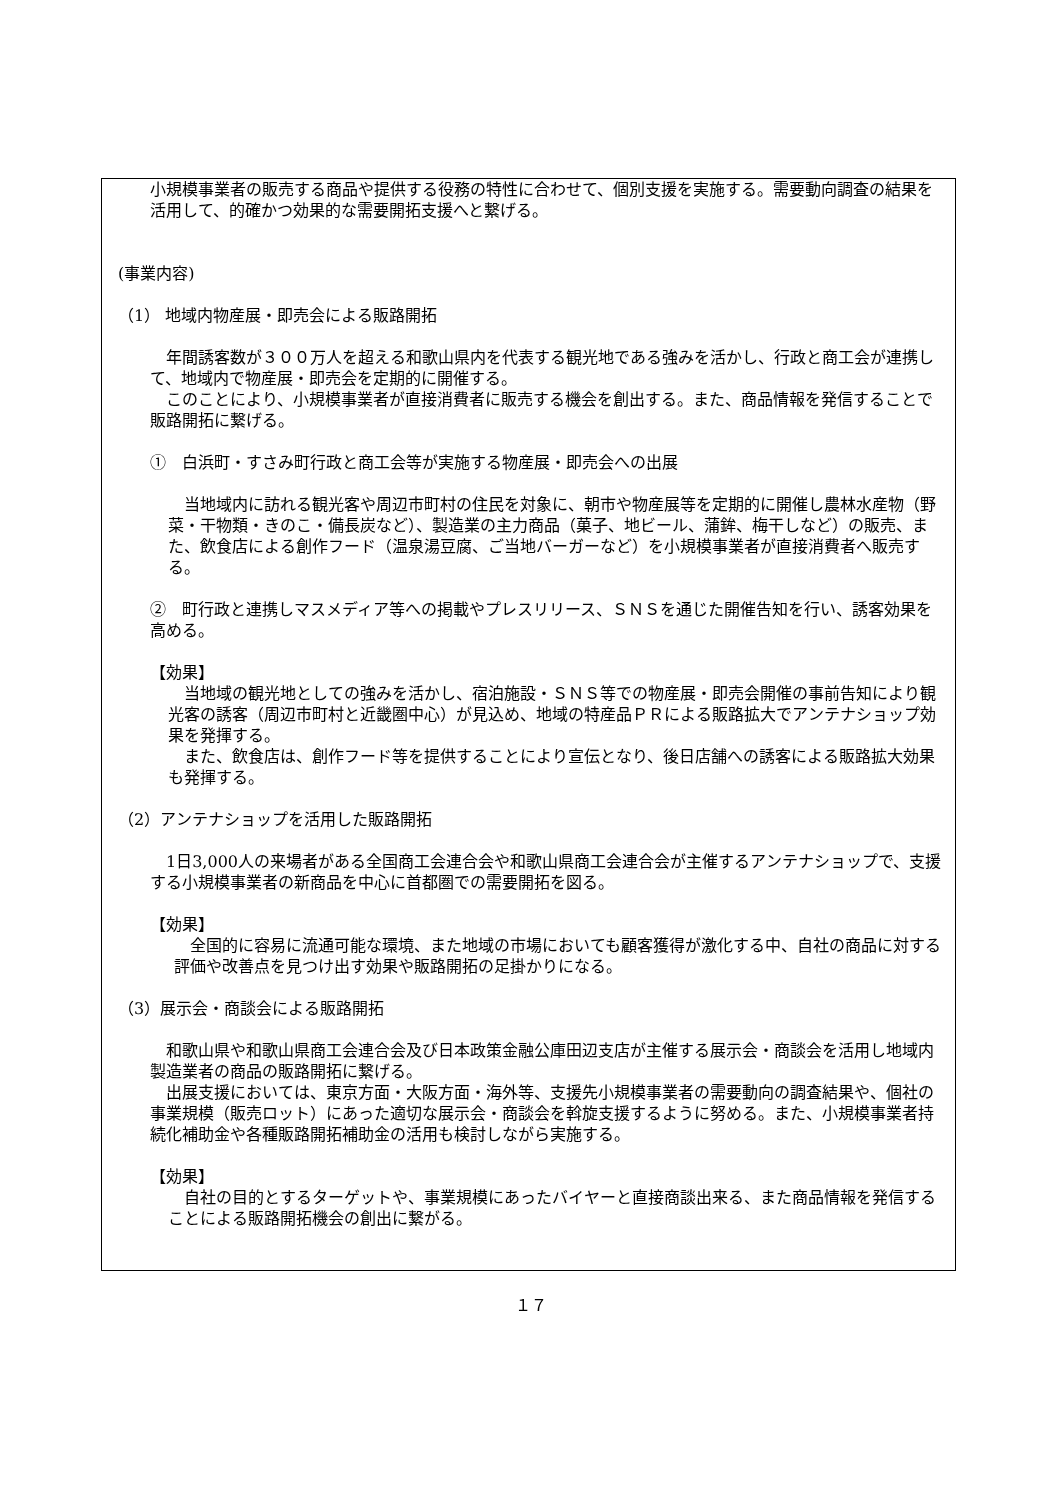小規模事業者の販売する商品や提供する役務の特性に合わせて、個別支援を実施する。需要動向調査の結果を活用して、的確かつ効果的な需要開拓支援へと繋げる。
(事業内容)
（1） 地域内物産展・即売会による販路開拓
　年間誘客数が３００万人を超える和歌山県内を代表する観光地である強みを活かし、行政と商工会が連携して、地域内で物産展・即売会を定期的に開催する。
　このことにより、小規模事業者が直接消費者に販売する機会を創出する。また、商品情報を発信することで販路開拓に繋げる。
①　白浜町・すさみ町行政と商工会等が実施する物産展・即売会への出展
　当地域内に訪れる観光客や周辺市町村の住民を対象に、朝市や物産展等を定期的に開催し農林水産物（野菜・干物類・きのこ・備長炭など）、製造業の主力商品（菓子、地ビール、蒲鉾、梅干しなど）の販売、また、飲食店による創作フード（温泉湯豆腐、ご当地バーガーなど）を小規模事業者が直接消費者へ販売する。
②　町行政と連携しマスメディア等への掲載やプレスリリース、ＳＮＳを通じた開催告知を行い、誘客効果を高める。
【効果】
　当地域の観光地としての強みを活かし、宿泊施設・ＳＮＳ等での物産展・即売会開催の事前告知により観光客の誘客（周辺市町村と近畿圏中心）が見込め、地域の特産品ＰＲによる販路拡大でアンテナショップ効果を発揮する。
　また、飲食店は、創作フード等を提供することにより宣伝となり、後日店舗への誘客による販路拡大効果も発揮する。
（2）アンテナショップを活用した販路開拓
　1日3,000人の来場者がある全国商工会連合会や和歌山県商工会連合会が主催するアンテナショップで、支援する小規模事業者の新商品を中心に首都圏での需要開拓を図る。
【効果】
　全国的に容易に流通可能な環境、また地域の市場においても顧客獲得が激化する中、自社の商品に対する評価や改善点を見つけ出す効果や販路開拓の足掛かりになる。
（3）展示会・商談会による販路開拓
　和歌山県や和歌山県商工会連合会及び日本政策金融公庫田辺支店が主催する展示会・商談会を活用し地域内製造業者の商品の販路開拓に繋げる。
　出展支援においては、東京方面・大阪方面・海外等、支援先小規模事業者の需要動向の調査結果や、個社の事業規模（販売ロット）にあった適切な展示会・商談会を斡旋支援するように努める。また、小規模事業者持続化補助金や各種販路開拓補助金の活用も検討しながら実施する。
【効果】
　自社の目的とするターゲットや、事業規模にあったバイヤーと直接商談出来る、また商品情報を発信することによる販路開拓機会の創出に繋がる。
１７